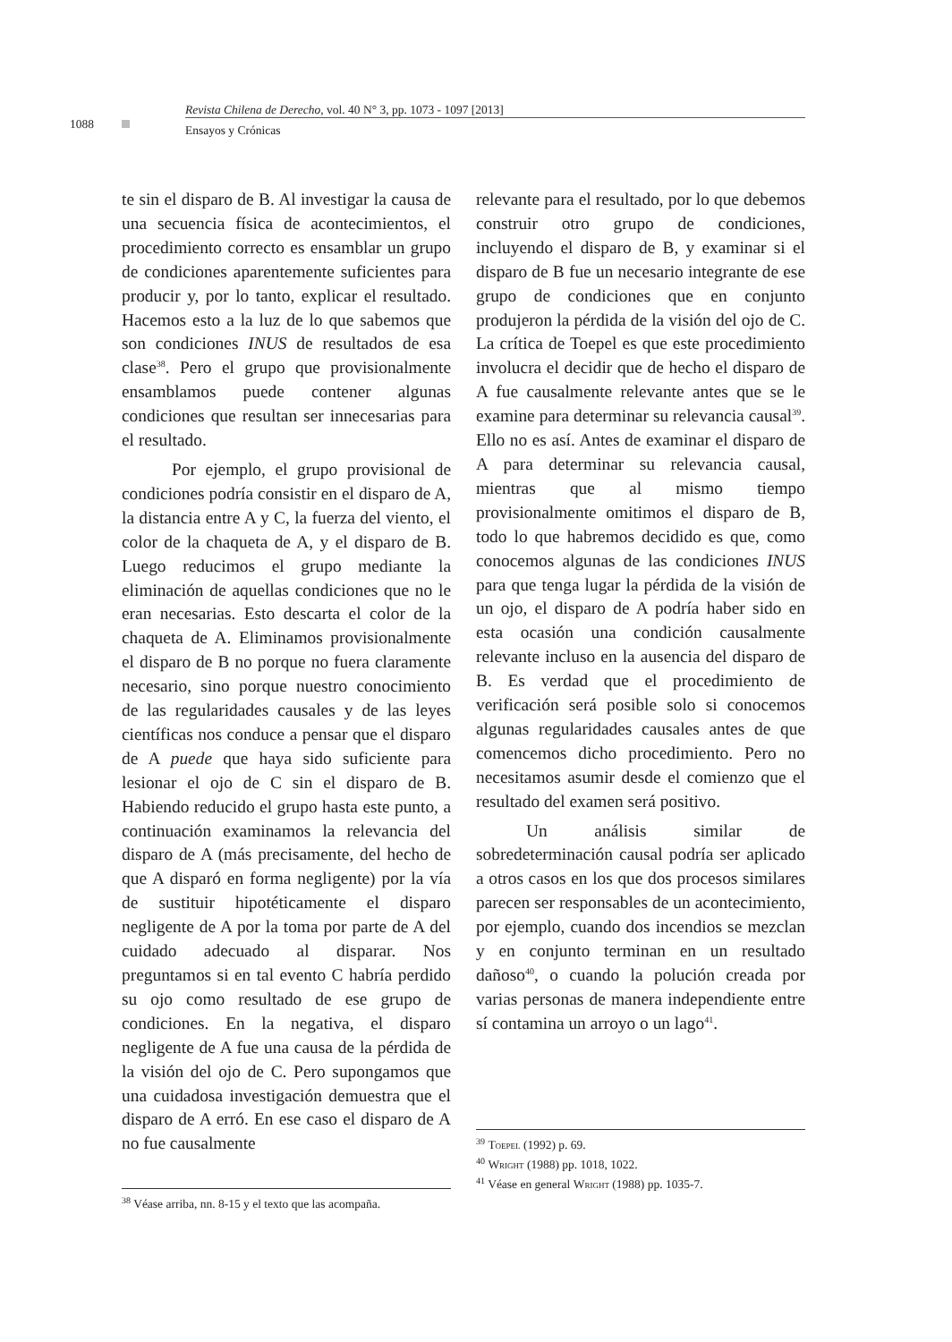Revista Chilena de Derecho, vol. 40 N° 3, pp. 1073 - 1097 [2013]
1088
Ensayos y Crónicas
te sin el disparo de B. Al investigar la causa de una secuencia física de acontecimientos, el procedimiento correcto es ensamblar un grupo de condiciones aparentemente suficientes para producir y, por lo tanto, explicar el resultado. Hacemos esto a la luz de lo que sabemos que son condiciones INUS de resultados de esa clase<sup>38</sup>. Pero el grupo que provisionalmente ensamblamos puede contener algunas condiciones que resultan ser innecesarias para el resultado.
Por ejemplo, el grupo provisional de condiciones podría consistir en el disparo de A, la distancia entre A y C, la fuerza del viento, el color de la chaqueta de A, y el disparo de B. Luego reducimos el grupo mediante la eliminación de aquellas condiciones que no le eran necesarias. Esto descarta el color de la chaqueta de A. Eliminamos provisionalmente el disparo de B no porque no fuera claramente necesario, sino porque nuestro conocimiento de las regularidades causales y de las leyes científicas nos conduce a pensar que el disparo de A puede que haya sido suficiente para lesionar el ojo de C sin el disparo de B. Habiendo reducido el grupo hasta este punto, a continuación examinamos la relevancia del disparo de A (más precisamente, del hecho de que A disparó en forma negligente) por la vía de sustituir hipotéticamente el disparo negligente de A por la toma por parte de A del cuidado adecuado al disparar. Nos preguntamos si en tal evento C habría perdido su ojo como resultado de ese grupo de condiciones. En la negativa, el disparo negligente de A fue una causa de la pérdida de la visión del ojo de C. Pero supongamos que una cuidadosa investigación demuestra que el disparo de A erró. En ese caso el disparo de A no fue causalmente
<sup>38</sup> Véase arriba, nn. 8-15 y el texto que las acompaña.
relevante para el resultado, por lo que debemos construir otro grupo de condiciones, incluyendo el disparo de B, y examinar si el disparo de B fue un necesario integrante de ese grupo de condiciones que en conjunto produjeron la pérdida de la visión del ojo de C. La crítica de Toepel es que este procedimiento involucra el decidir que de hecho el disparo de A fue causalmente relevante antes que se le examine para determinar su relevancia causal<sup>39</sup>. Ello no es así. Antes de examinar el disparo de A para determinar su relevancia causal, mientras que al mismo tiempo provisionalmente omitimos el disparo de B, todo lo que habremos decidido es que, como conocemos algunas de las condiciones INUS para que tenga lugar la pérdida de la visión de un ojo, el disparo de A podría haber sido en esta ocasión una condición causalmente relevante incluso en la ausencia del disparo de B. Es verdad que el procedimiento de verificación será posible solo si conocemos algunas regularidades causales antes de que comencemos dicho procedimiento. Pero no necesitamos asumir desde el comienzo que el resultado del examen será positivo.
Un análisis similar de sobredeterminación causal podría ser aplicado a otros casos en los que dos procesos similares parecen ser responsables de un acontecimiento, por ejemplo, cuando dos incendios se mezclan y en conjunto terminan en un resultado dañoso<sup>40</sup>, o cuando la polución creada por varias personas de manera independiente entre sí contamina un arroyo o un lago<sup>41</sup>.
<sup>39</sup> Toepel (1992) p. 69.
<sup>40</sup> Wright (1988) pp. 1018, 1022.
<sup>41</sup> Véase en general Wright (1988) pp. 1035-7.